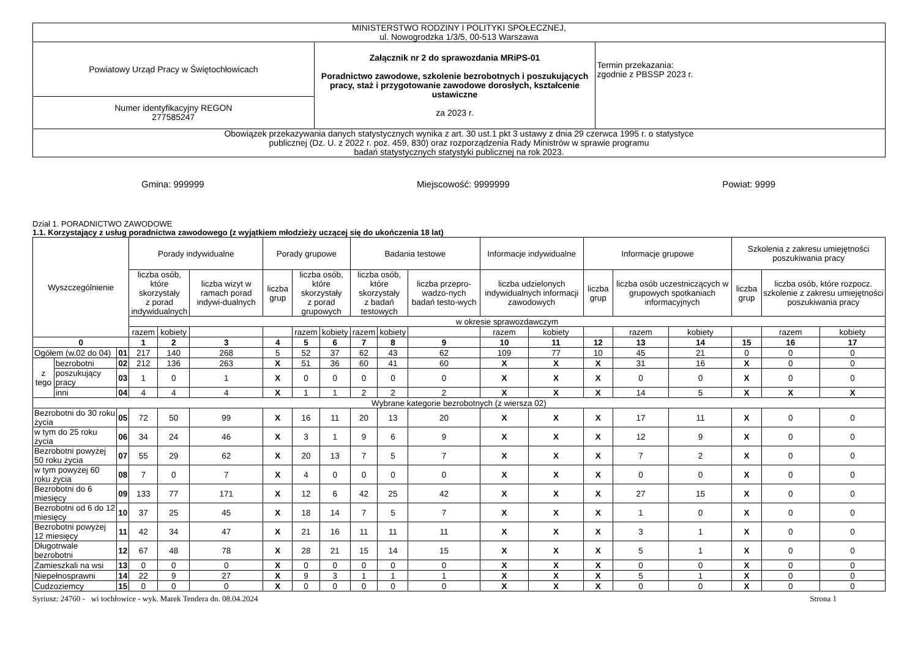| MINISTERSTWO RODZINY I POLITYKI SPOŁECZNEJ, ul. Nowogrodzka 1/3/5, 00-513 Warszawa | | |
| Powiatowy Urząd Pracy w Świętochłowicach | Załącznik nr 2 do sprawozdania MRiPS-01 Poradnictwo zawodowe, szkolenie bezrobotnych i poszukujących pracy, staż i przygotowanie zawodowe dorosłych, kształcenie ustawiczne za 2023 r. | Termin przekazania: zgodnie z PBSSP 2023 r. |
| Numer identyfikacyjny REGON 277585247 | | |
| Obowiązek przekazywania danych statystycznych wynika z art. 30 ust.1 pkt 3 ustawy z dnia 29 czerwca 1995 r. o statystyce publicznej (Dz. U. z 2022 r. poz. 459, 830) oraz rozporządzenia Rady Ministrów w sprawie programu badań statystycznych statystyki publicznej na rok 2023. | | |
Gmina: 999999 Miejscowość: 9999999 Powiat: 9999
Dział 1. PORADNICTWO ZAWODOWE
1.1. Korzystający z usług poradnictwa zawodowego (z wyjątkiem młodzieży uczącej się do ukończenia 18 lat)
| Wyszczególnienie | | | Porady indywidualne | | | Porady grupowe | | | Badania testowe | | | Informacje indywidualne | | Informacje grupowe | | | Szkolenia z zakresu umiejętności poszukiwania pracy | | |
| | | | liczba osób, które skorzystały z porad indywidualnych | | liczba wizyt w ramach porad indywi-dualnych | liczba grup | liczba osób, które skorzystały z porad grupowych | | liczba osób, które skorzystały z badań testowych | | liczba przepro-wadzo-nych badań testo-wych | liczba udzielonych indywidualnych informacji zawodowych | | liczba grup | liczba osób uczestniczących w grupowych spotkaniach informacyjnych | | liczba grup | liczba osób, które rozpocz. szkolenie z zakresu umiejętności poszukiwania pracy | |
| | | | w okresie sprawozdawczym | | | | | | | | | | | | | | | | |
| | | | razem | kobiety | | | razem | kobiety | razem | kobiety | | razem | kobiety | | razem | kobiety | | razem | kobiety |
| 0 | | | 1 | 2 | 3 | 4 | 5 | 6 | 7 | 8 | 9 | 10 | 11 | 12 | 13 | 14 | 15 | 16 | 17 |
| Ogółem (w.02 do 04) | | 01 | 217 | 140 | 268 | 5 | 52 | 37 | 62 | 43 | 62 | 109 | 77 | 10 | 45 | 21 | 0 | 0 | 0 |
| z tego | bezrobotni | 02 | 212 | 136 | 263 | X | 51 | 36 | 60 | 41 | 60 | X | X | X | 31 | 16 | X | 0 | 0 |
| | poszukujący pracy | 03 | 1 | 0 | 1 | X | 0 | 0 | 0 | 0 | 0 | X | X | X | 0 | 0 | X | 0 | 0 |
| | inni | 04 | 4 | 4 | 4 | X | 1 | 1 | 2 | 2 | 2 | X | X | X | 14 | 5 | X | X | X |
| Wybrane kategorie bezrobotnych (z wiersza 02) | | | | | | | | | | | | | | | | | | | |
| Bezrobotni do 30 roku życia | | 05 | 72 | 50 | 99 | X | 16 | 11 | 20 | 13 | 20 | X | X | X | 17 | 11 | X | 0 | 0 |
| w tym do 25 roku życia | | 06 | 34 | 24 | 46 | X | 3 | 1 | 9 | 6 | 9 | X | X | X | 12 | 9 | X | 0 | 0 |
| Bezrobotni powyżej 50 roku życia | | 07 | 55 | 29 | 62 | X | 20 | 13 | 7 | 5 | 7 | X | X | X | 7 | 2 | X | 0 | 0 |
| w tym powyżej 60 roku życia | | 08 | 7 | 0 | 7 | X | 4 | 0 | 0 | 0 | 0 | X | X | X | 0 | 0 | X | 0 | 0 |
| Bezrobotni do 6 miesięcy | | 09 | 133 | 77 | 171 | X | 12 | 6 | 42 | 25 | 42 | X | X | X | 27 | 15 | X | 0 | 0 |
| Bezrobotni od 6 do 12 miesięcy | | 10 | 37 | 25 | 45 | X | 18 | 14 | 7 | 5 | 7 | X | X | X | 1 | 0 | X | 0 | 0 |
| Bezrobotni powyżej 12 miesięcy | | 11 | 42 | 34 | 47 | X | 21 | 16 | 11 | 11 | 11 | X | X | X | 3 | 1 | X | 0 | 0 |
| Długotrwale bezrobotni | | 12 | 67 | 48 | 78 | X | 28 | 21 | 15 | 14 | 15 | X | X | X | 5 | 1 | X | 0 | 0 |
| Zamieszkali na wsi | | 13 | 0 | 0 | 0 | X | 0 | 0 | 0 | 0 | 0 | X | X | X | 0 | 0 | X | 0 | 0 |
| Niepełnosprawni | | 14 | 22 | 9 | 27 | X | 9 | 3 | 1 | 1 | 1 | X | X | X | 5 | 1 | X | 0 | 0 |
| Cudzoziemcy | | 15 | 0 | 0 | 0 | X | 0 | 0 | 0 | 0 | 0 | X | X | X | 0 | 0 | X | 0 | 0 |
Syriusz: 24760 - wi tochłowice - wyk. Marek Tendera dn. 08.04.2024 Strona 1